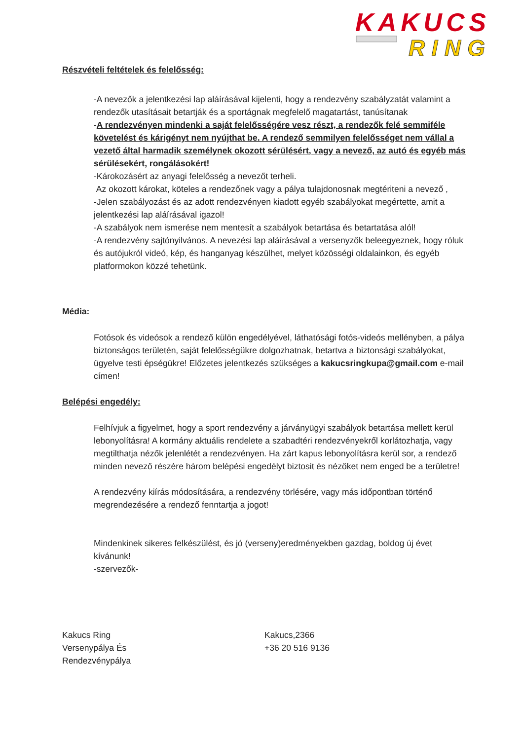KAKUCS
RING
Részvételi feltételek és felelősség:
-A nevezők a jelentkezési lap aláírásával kijelenti, hogy a rendezvény szabályzatát valamint a rendezők utasításait betartják és a sportágnak megfelelő magatartást, tanúsítanak
-A rendezvényen mindenki a saját felelősségére vesz részt, a rendezők felé semmiféle
követelést és kárigényt nem nyújthat be. A rendező semmilyen felelősséget nem vállal a vezető által harmadik személynek okozott sérülésért, vagy a nevező, az autó és egyéb más sérülésekért, rongálásokért!
-Károkozásért az anyagi felelősség a nevezőt terheli.
Az okozott károkat, köteles a rendezőnek vagy a pálya tulajdonosnak megtériteni a nevező ,
-Jelen szabályozást és az adott rendezvényen kiadott egyéb szabályokat megértette, amit a jelentkezési lap aláírásával igazol!
-A szabályok nem ismerése nem mentesít a szabályok betartása és betartatása alól!
-A rendezvény sajtónyilvános. A nevezési lap aláírásával a versenyzők beleegyeznek, hogy róluk és autójukról videó, kép, és hanganyag készülhet, melyet közösségi oldalainkon, és egyéb platformokon közzé tehetünk.
Média:
Fotósok és videósok a rendező külön engedélyével, láthatósági fotós-videós mellényben, a pálya biztonságos területén, saját felelősségükre dolgozhatnak, betartva a biztonsági szabályokat, ügyelve testi épségükre! Előzetes jelentkezés szükséges a kakucsringkupa@gmail.com e-mail címen!
Belépési engedély:
Felhívjuk a figyelmet, hogy a sport rendezvény a járványügyi szabályok betartása mellett kerül lebonyolításra! A kormány aktuális rendelete a szabadtéri rendezvényekről korlátozhatja, vagy megtilthatja nézők jelenlétét a rendezvényen. Ha zárt kapus lebonyolításra kerül sor, a rendező minden nevező részére három belépési engedélyt biztosit és nézőket nem enged be a területre!
A rendezvény kiírás módosítására, a rendezvény törlésére, vagy más időpontban történő megrendezésére a rendező fenntartja a jogot!
Mindenkinek sikeres felkészülést, és jó (verseny)eredményekben gazdag, boldog új évet kívánunk!
-szervezők-
Kakucs Ring
Versenypálya És
Rendezvénypálya
Kakucs,2366
+36 20 516 9136